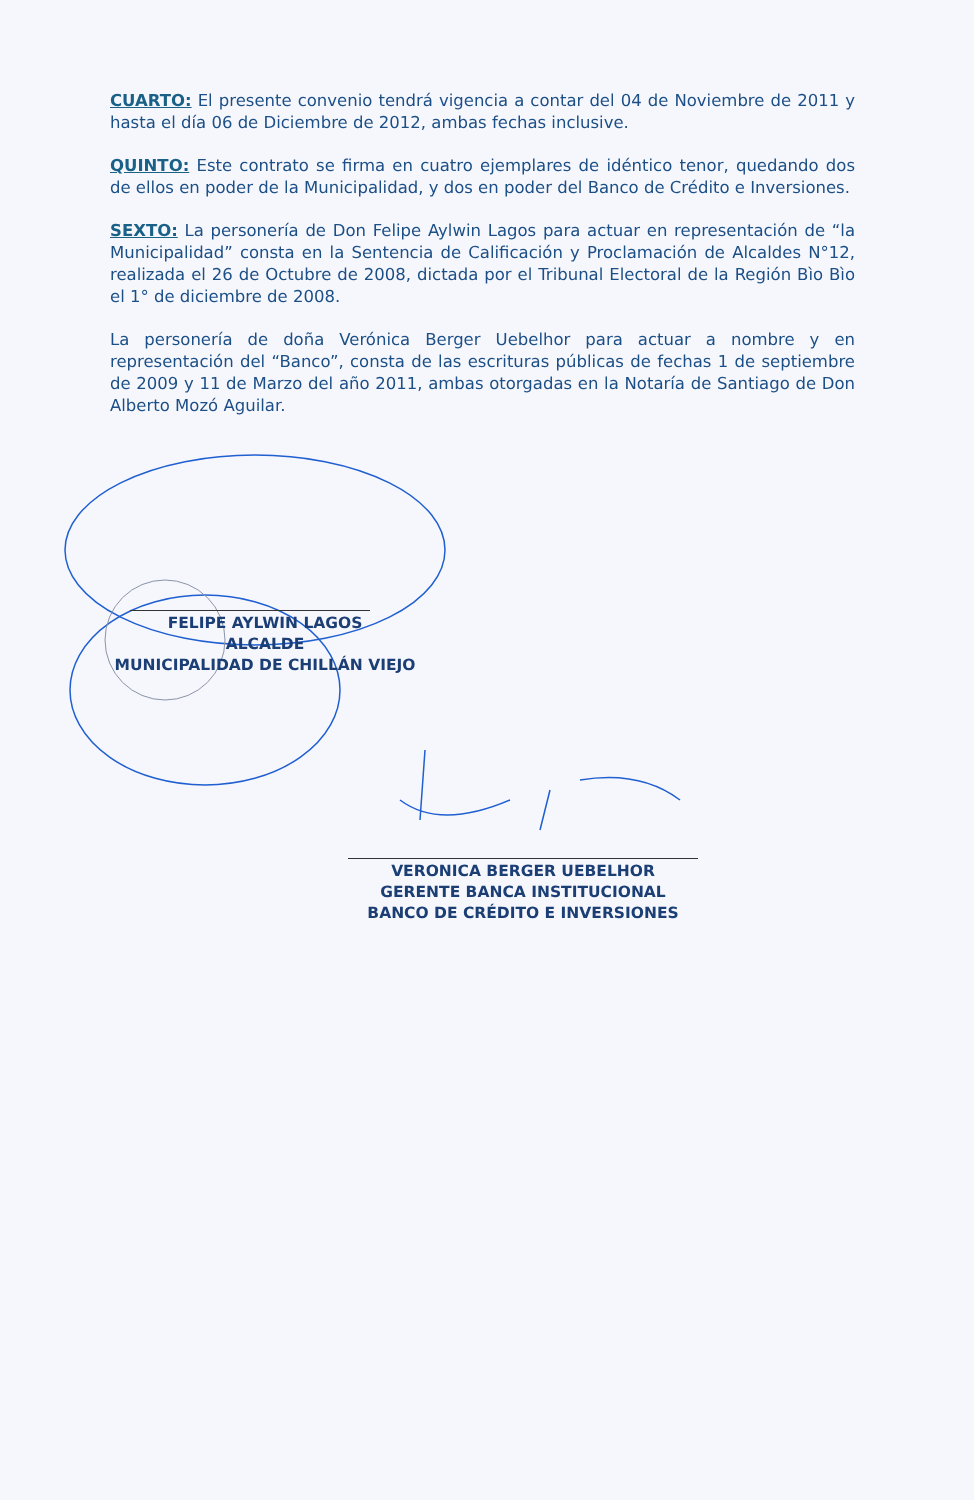CUARTO: El presente convenio tendrá vigencia a contar del 04 de Noviembre de 2011 y hasta el día 06 de Diciembre de 2012, ambas fechas inclusive.
QUINTO: Este contrato se firma en cuatro ejemplares de idéntico tenor, quedando dos de ellos en poder de la Municipalidad, y dos en poder del Banco de Crédito e Inversiones.
SEXTO: La personería de Don Felipe Aylwin Lagos para actuar en representación de “la Municipalidad” consta en la Sentencia de Calificación y Proclamación de Alcaldes N°12, realizada el 26 de Octubre de 2008, dictada por el Tribunal Electoral de la Región Bìo Bìo el 1° de diciembre de 2008.
La personería de doña Verónica Berger Uebelhor para actuar a nombre y en representación del “Banco”, consta de las escrituras públicas de fechas 1 de septiembre de 2009 y 11 de Marzo del año 2011, ambas otorgadas en la Notaría de Santiago de Don Alberto Mozó Aguilar.
FELIPE AYLWIN LAGOS
ALCALDE
MUNICIPALIDAD DE CHILLÁN VIEJO
VERONICA BERGER UEBELHOR
GERENTE BANCA INSTITUCIONAL
BANCO DE CRÉDITO E INVERSIONES